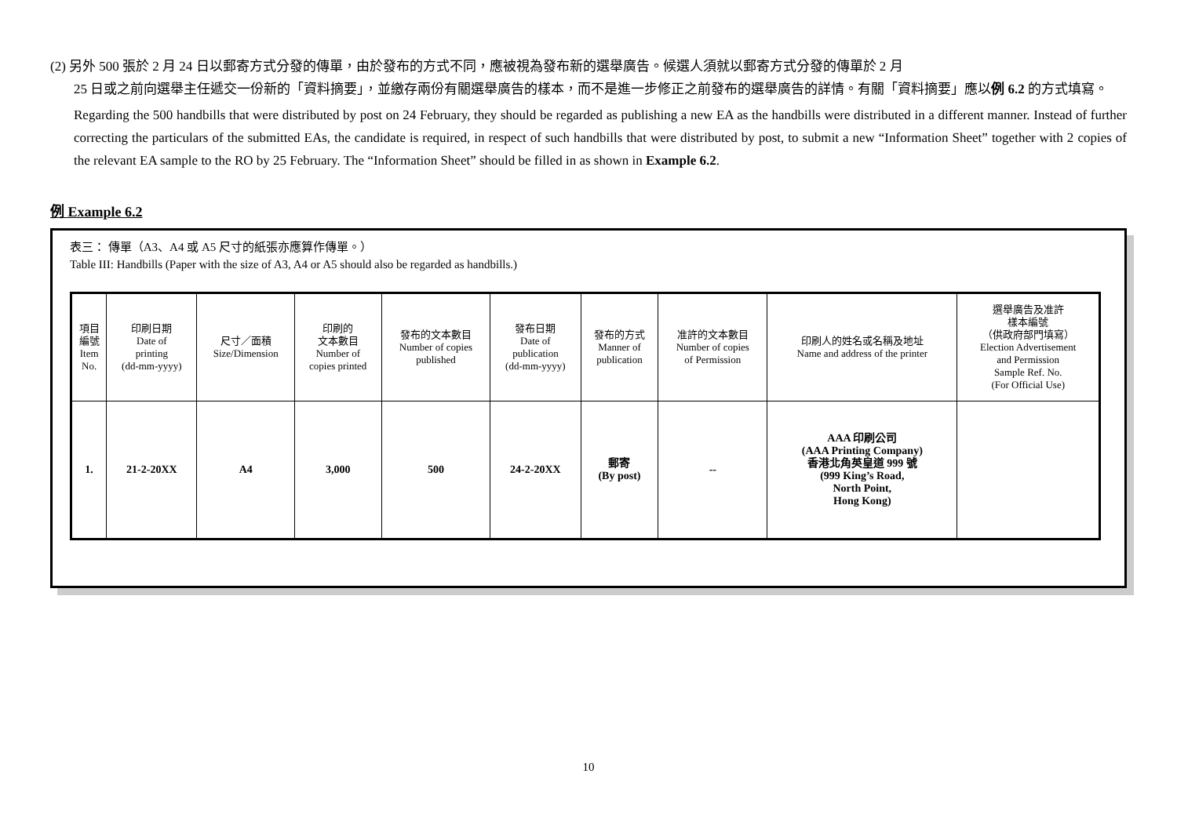(2) 另外 500 張於 2 月 24 日以郵寄方式分發的傳單，由於發布的方式不同，應被視為發布新的選舉廣告。候選人須就以郵寄方式分發的傳單於 2 月
25 日或之前向選舉主任遞交一份新的「資料摘要」，並繳存兩份有關選舉廣告的樣本，而不是進一步修正之前發布的選舉廣告的詳情。有關「資料摘要」應以例 6.2 的方式填寫。
Regarding the 500 handbills that were distributed by post on 24 February, they should be regarded as publishing a new EA as the handbills were distributed in a different manner. Instead of further correcting the particulars of the submitted EAs, the candidate is required, in respect of such handbills that were distributed by post, to submit a new “Information Sheet” together with 2 copies of the relevant EA sample to the RO by 25 February. The “Information Sheet” should be filled in as shown in Example 6.2.
例 Example 6.2
表三： 傳單（A3、A4 或 A5 尺寸的紙張亦應算作傳單。）
Table III: Handbills (Paper with the size of A3, A4 or A5 should also be regarded as handbills.)
| 項目 編號 Item No. | 印刷日期 Date of printing (dd-mm-yyyy) | 尺寸／面積 Size/Dimension | 印刷的 文本數目 Number of copies printed | 發布的文本數目 Number of copies published | 發布日期 Date of publication (dd-mm-yyyy) | 發布的方式 Manner of publication | 准許的文本數目 Number of copies of Permission | 印刷人的姓名或名稱及地址 Name and address of the printer | 選舉廣告及准許 樣本編號 （供政府部門填寫） Election Advertisement and Permission Sample Ref. No. (For Official Use) |
| 1. | 21-2-20XX | A4 | 3,000 | 500 | 24-2-20XX | 郵寄 (By post) | -- | AAA 印刷公司 (AAA Printing Company) 香港北角英皇道 999 號 (999 King’s Road, North Point, Hong Kong) | |
10